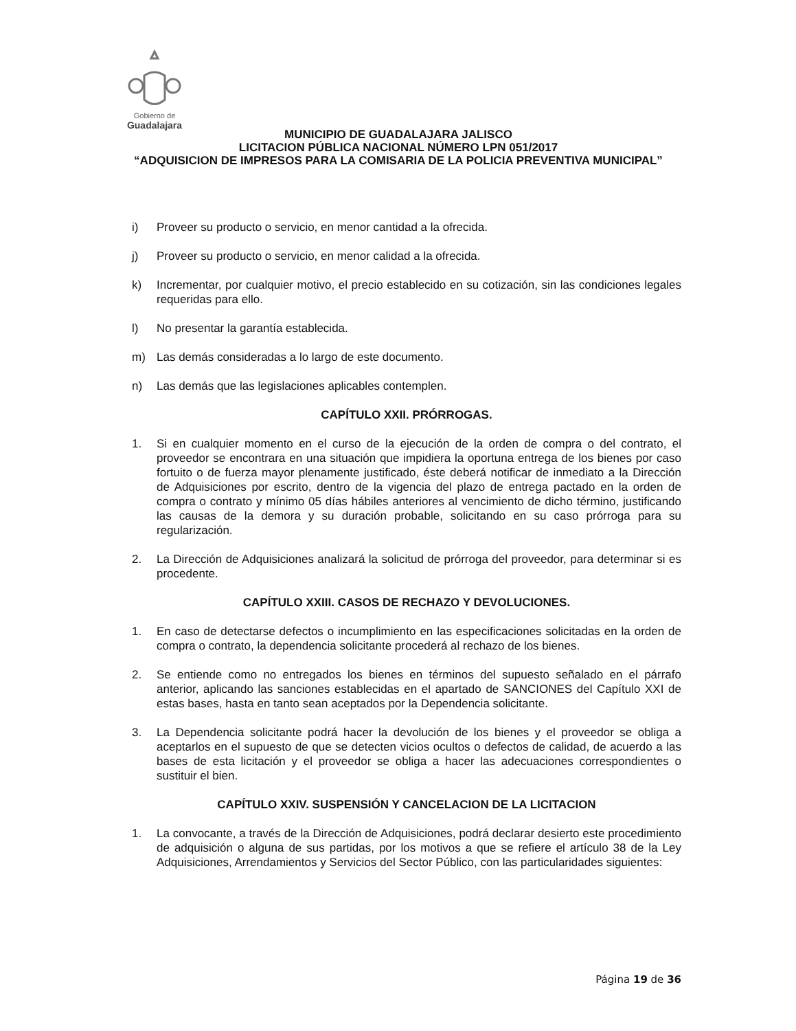Gobierno de
Guadalajara
MUNICIPIO DE GUADALAJARA JALISCO
LICITACION PÚBLICA NACIONAL NÚMERO LPN 051/2017
“ADQUISICION DE IMPRESOS PARA LA COMISARIA DE LA POLICIA PREVENTIVA MUNICIPAL”
i) Proveer su producto o servicio, en menor cantidad a la ofrecida.
j) Proveer su producto o servicio, en menor calidad a la ofrecida.
k) Incrementar, por cualquier motivo, el precio establecido en su cotización, sin las condiciones legales requeridas para ello.
l) No presentar la garantía establecida.
m) Las demás consideradas a lo largo de este documento.
n) Las demás que las legislaciones aplicables contemplen.
CAPÍTULO XXII. PRÓRROGAS.
1. Si en cualquier momento en el curso de la ejecución de la orden de compra o del contrato, el proveedor se encontrara en una situación que impidiera la oportuna entrega de los bienes por caso fortuito o de fuerza mayor plenamente justificado, éste deberá notificar de inmediato a la Dirección de Adquisiciones por escrito, dentro de la vigencia del plazo de entrega pactado en la orden de compra o contrato y mínimo 05 días hábiles anteriores al vencimiento de dicho término, justificando las causas de la demora y su duración probable, solicitando en su caso prórroga para su regularización.
2. La Dirección de Adquisiciones analizará la solicitud de prórroga del proveedor, para determinar si es procedente.
CAPÍTULO XXIII. CASOS DE RECHAZO Y DEVOLUCIONES.
1. En caso de detectarse defectos o incumplimiento en las especificaciones solicitadas en la orden de compra o contrato, la dependencia solicitante procederá al rechazo de los bienes.
2. Se entiende como no entregados los bienes en términos del supuesto señalado en el párrafo anterior, aplicando las sanciones establecidas en el apartado de SANCIONES del Capítulo XXI de estas bases, hasta en tanto sean aceptados por la Dependencia solicitante.
3. La Dependencia solicitante podrá hacer la devolución de los bienes y el proveedor se obliga a aceptarlos en el supuesto de que se detecten vicios ocultos o defectos de calidad, de acuerdo a las bases de esta licitación y el proveedor se obliga a hacer las adecuaciones correspondientes o sustituir el bien.
CAPÍTULO XXIV. SUSPENSIÓN Y CANCELACION DE LA LICITACION
1. La convocante, a través de la Dirección de Adquisiciones, podrá declarar desierto este procedimiento de adquisición o alguna de sus partidas, por los motivos a que se refiere el artículo 38 de la Ley Adquisiciones, Arrendamientos y Servicios del Sector Público, con las particularidades siguientes:
Página 19 de 36